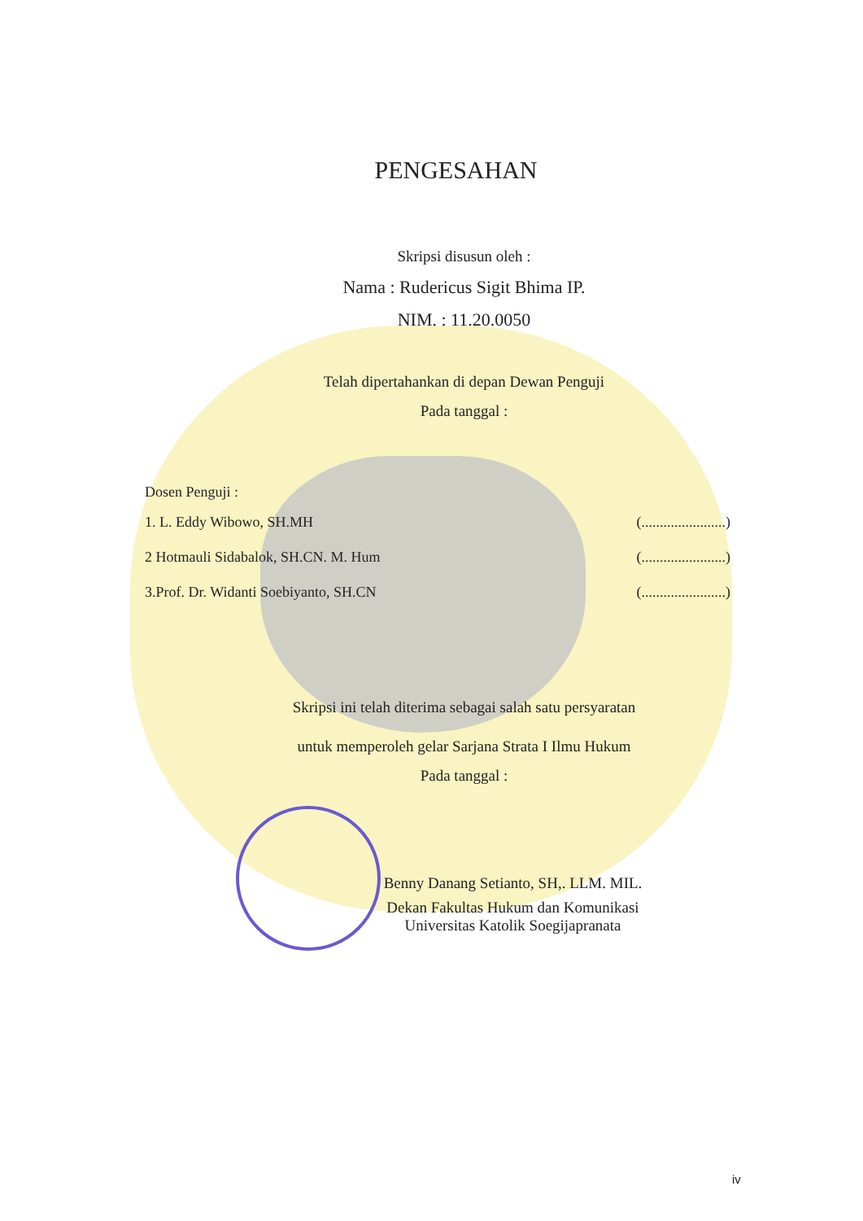PENGESAHAN
Skripsi disusun oleh :
Nama : Rudericus Sigit Bhima IP.
NIM. : 11.20.0050
Telah dipertahankan di depan Dewan Penguji
Pada tanggal :
Dosen Penguji :
1. L. Eddy Wibowo, SH.MH (.......................)
2 Hotmauli Sidabalok, SH.CN. M. Hum (.......................)
3.Prof. Dr. Widanti Soebiyanto, SH.CN (.......................)
Skripsi ini telah diterima sebagai salah satu persyaratan
untuk memperoleh gelar Sarjana Strata I Ilmu Hukum
Pada tanggal :
Benny Danang Setianto, SH,. LLM. MIL.
Dekan Fakultas Hukum dan Komunikasi
Universitas Katolik Soegijapranata
iv